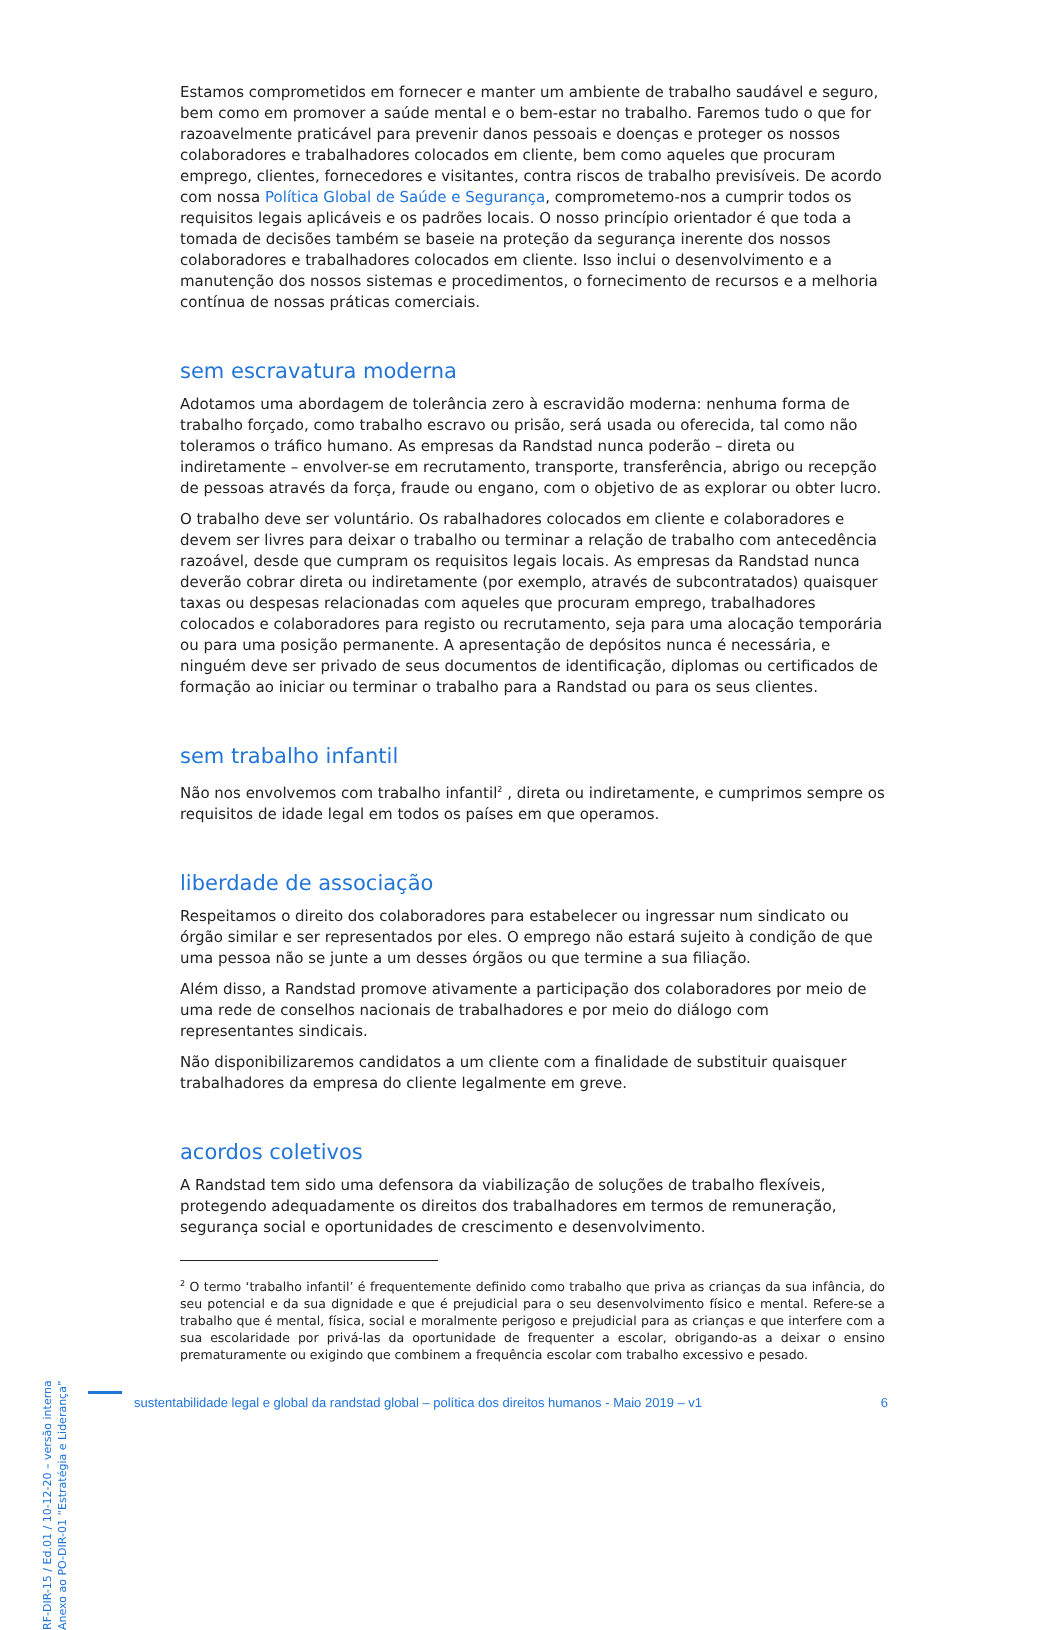Estamos comprometidos em fornecer e manter um ambiente de trabalho saudável e seguro, bem como em promover a saúde mental e o bem-estar no trabalho. Faremos tudo o que for razoavelmente praticável para prevenir danos pessoais e doenças e proteger os nossos colaboradores e trabalhadores colocados em cliente, bem como aqueles que procuram emprego, clientes, fornecedores e visitantes, contra riscos de trabalho previsíveis. De acordo com nossa Política Global de Saúde e Segurança, comprometemo-nos a cumprir todos os requisitos legais aplicáveis e os padrões locais. O nosso princípio orientador é que toda a tomada de decisões também se baseie na proteção da segurança inerente dos nossos colaboradores e trabalhadores colocados em cliente. Isso inclui o desenvolvimento e a manutenção dos nossos sistemas e procedimentos, o fornecimento de recursos e a melhoria contínua de nossas práticas comerciais.
sem escravatura moderna
Adotamos uma abordagem de tolerância zero à escravidão moderna: nenhuma forma de trabalho forçado, como trabalho escravo ou prisão, será usada ou oferecida, tal como não toleramos o tráfico humano. As empresas da Randstad nunca poderão – direta ou indiretamente – envolver-se em recrutamento, transporte, transferência, abrigo ou recepção de pessoas através da força, fraude ou engano, com o objetivo de as explorar ou obter lucro.
O trabalho deve ser voluntário. Os rabalhadores colocados em cliente e colaboradores e devem ser livres para deixar o trabalho ou terminar a relação de trabalho com antecedência razoável, desde que cumpram os requisitos legais locais. As empresas da Randstad nunca deverão cobrar direta ou indiretamente (por exemplo, através de subcontratados) quaisquer taxas ou despesas relacionadas com aqueles que procuram emprego, trabalhadores colocados e colaboradores para registo ou recrutamento, seja para uma alocação temporária ou para uma posição permanente. A apresentação de depósitos nunca é necessária, e ninguém deve ser privado de seus documentos de identificação, diplomas ou certificados de formação ao iniciar ou terminar o trabalho para a Randstad ou para os seus clientes.
sem trabalho infantil
Não nos envolvemos com trabalho infantil<sup>2</sup> , direta ou indiretamente, e cumprimos sempre os requisitos de idade legal em todos os países em que operamos.
liberdade de associação
Respeitamos o direito dos colaboradores para estabelecer ou ingressar num sindicato ou órgão similar e ser representados por eles. O emprego não estará sujeito à condição de que uma pessoa não se junte a um desses órgãos ou que termine a sua filiação.
Além disso, a Randstad promove ativamente a participação dos colaboradores por meio de uma rede de conselhos nacionais de trabalhadores e por meio do diálogo com representantes sindicais.
Não disponibilizaremos candidatos a um cliente com a finalidade de substituir quaisquer trabalhadores da empresa do cliente legalmente em greve.
acordos coletivos
A Randstad tem sido uma defensora da viabilização de soluções de trabalho flexíveis, protegendo adequadamente os direitos dos trabalhadores em termos de remuneração, segurança social e oportunidades de crescimento e desenvolvimento.
<sup>2</sup> O termo ‘trabalho infantil’ é frequentemente definido como trabalho que priva as crianças da sua infância, do seu potencial e da sua dignidade e que é prejudicial para o seu desenvolvimento físico e mental. Refere-se a trabalho que é mental, física, social e moralmente perigoso e prejudicial para as crianças e que interfere com a sua escolaridade por privá-las da oportunidade de frequenter a escolar, obrigando-as a deixar o ensino prematuramente ou exigindo que combinem a frequência escolar com trabalho excessivo e pesado.
RF-DIR-15 / Ed.01 / 10-12-20 – versão interna
Anexo ao PO-DIR-01 “Estratégia e Liderança”
sustentabilidade legal e global da randstad global – política dos direitos humanos - Maio 2019 – v1 6